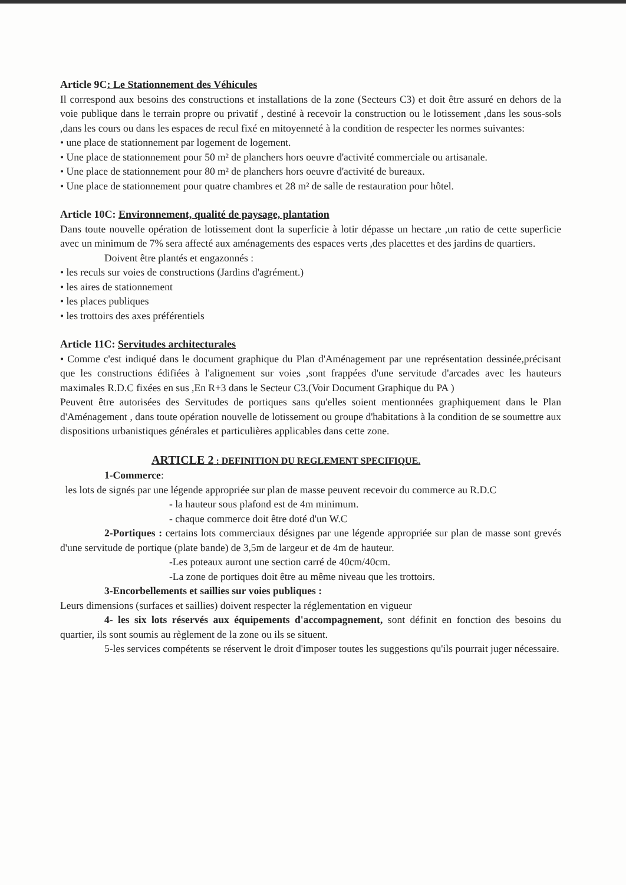Article 9C: Le Stationnement des Véhicules
Il correspond aux besoins des constructions et installations de la zone (Secteurs C3) et doit être assuré en dehors de la voie publique dans le terrain propre ou privatif , destiné à recevoir la construction ou le lotissement ,dans les sous-sols ,dans les cours ou dans les espaces de recul fixé en mitoyenneté à la condition de respecter les normes suivantes:
• une place de stationnement par logement de logement.
• Une place de stationnement pour 50 m² de planchers hors oeuvre d'activité commerciale ou artisanale.
• Une place de stationnement pour 80 m² de planchers hors oeuvre d'activité de bureaux.
• Une place de stationnement pour quatre chambres et 28 m² de salle de restauration pour hôtel.
Article 10C: Environnement, qualité de paysage, plantation
Dans toute nouvelle opération de lotissement dont la superficie à lotir dépasse un hectare ,un ratio de cette superficie avec un minimum de 7% sera affecté aux aménagements des espaces verts ,des placettes et des jardins de quartiers.
Doivent être plantés et engazonnés :
• les reculs sur voies de constructions (Jardins d'agrément.)
• les aires de stationnement
• les places publiques
• les trottoirs des axes préférentiels
Article 11C: Servitudes architecturales
• Comme c'est indiqué dans le document graphique du Plan d'Aménagement par une représentation dessinée,précisant que les constructions édifiées à l'alignement sur voies ,sont frappées d'une servitude d'arcades avec les hauteurs maximales R.D.C fixées en sus ,En R+3 dans le Secteur C3.(Voir Document Graphique du PA )
Peuvent être autorisées des Servitudes de portiques sans qu'elles soient mentionnées graphiquement dans le Plan d'Aménagement , dans toute opération nouvelle de lotissement ou groupe d'habitations à la condition de se soumettre aux dispositions urbanistiques générales et particulières applicables dans cette zone.
ARTICLE 2 : DEFINITION DU REGLEMENT SPECIFIQUE.
1-Commerce:
les lots de signés par une légende appropriée sur plan de masse peuvent recevoir du commerce au R.D.C
- la hauteur sous plafond est de 4m minimum.
- chaque commerce doit être doté d'un W.C
2-Portiques : certains lots commerciaux désignes par une légende appropriée sur plan de masse sont grevés d'une servitude de portique (plate bande) de 3,5m de largeur et de 4m de hauteur.
-Les poteaux auront une section carré de 40cm/40cm.
-La zone de portiques doit être au même niveau que les trottoirs.
3-Encorbellements et saillies sur voies publiques :
Leurs dimensions (surfaces et saillies) doivent respecter la réglementation en vigueur
4- les six lots réservés aux équipements d'accompagnement, sont définit en fonction des besoins du quartier, ils sont soumis au règlement de la zone ou ils se situent.
5-les services compétents se réservent le droit d'imposer toutes les suggestions qu'ils pourrait juger nécessaire.